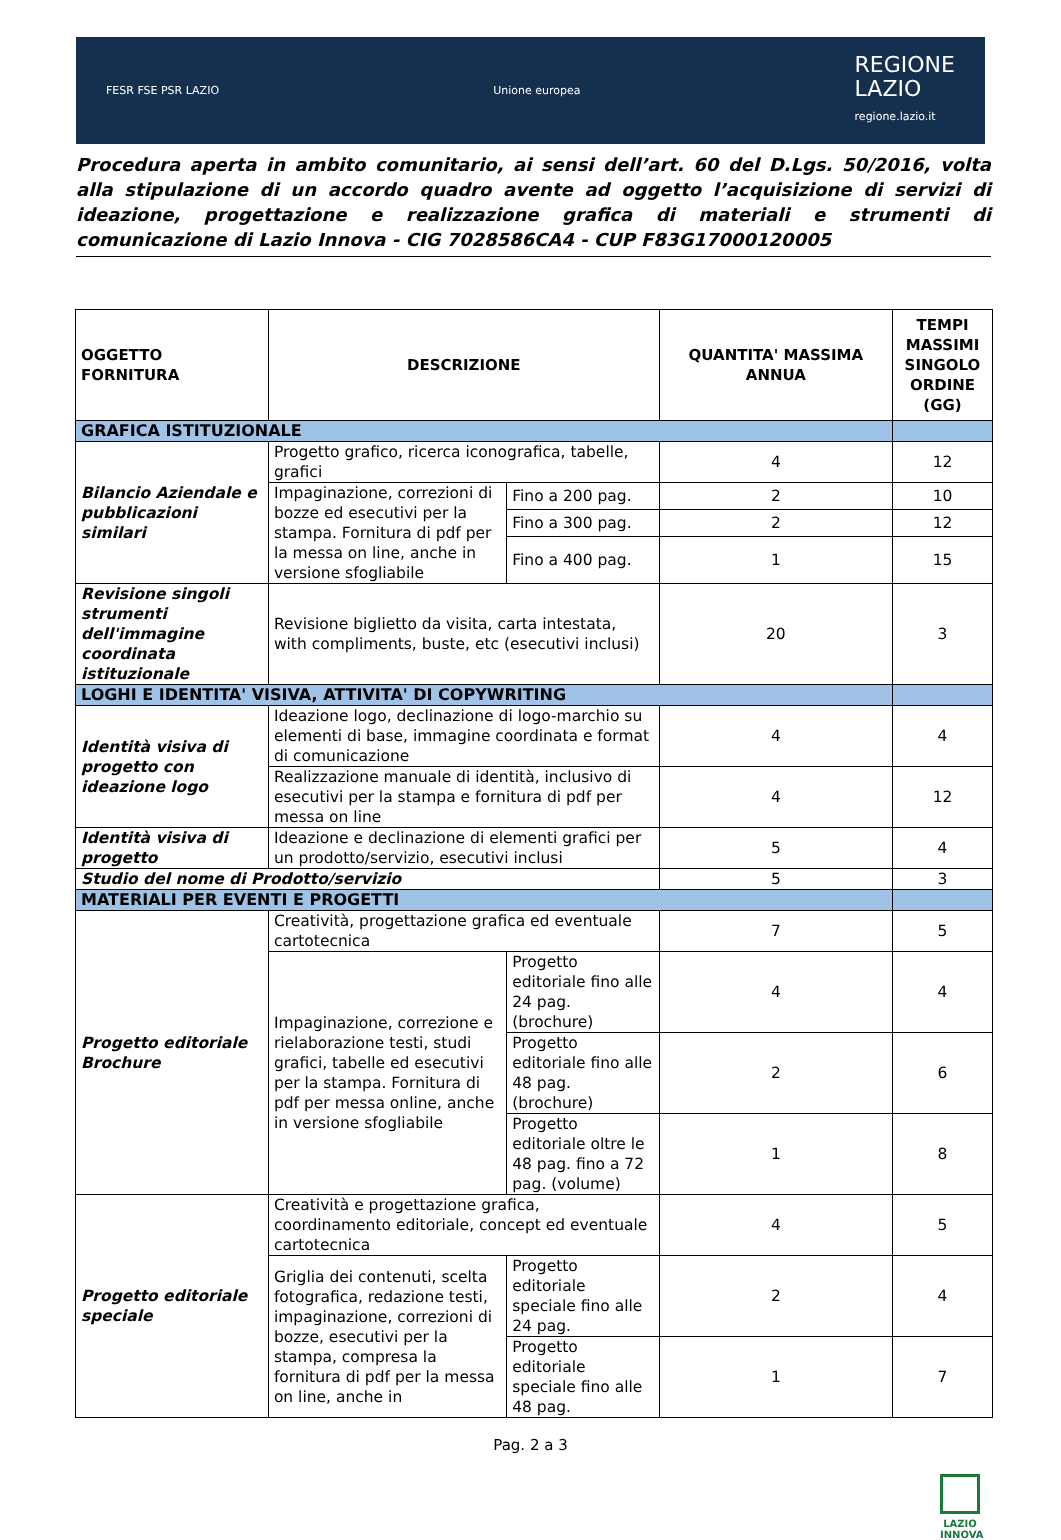FESR FSE PSR LAZIO Unione europea REGIONE
LAZIO
regione.lazio.it
Procedura aperta in ambito comunitario, ai sensi dell’art. 60 del D.Lgs. 50/2016, volta alla stipulazione di un accordo quadro avente ad oggetto l’acquisizione di servizi di ideazione, progettazione e realizzazione grafica di materiali e strumenti di comunicazione di Lazio Innova - CIG 7028586CA4 - CUP F83G17000120005
| OGGETTO FORNITURA | DESCRIZIONE | | QUANTITA' MASSIMA ANNUA | TEMPI MASSIMI SINGOLO ORDINE (GG) |
| --- | --- | --- | --- | --- |
| GRAFICA ISTITUZIONALE | | | | |
| Bilancio Aziendale e pubblicazioni similari | Progetto grafico, ricerca iconografica, tabelle, grafici | | 4 | 12 |
| | Impaginazione, correzioni di bozze ed esecutivi per la stampa. Fornitura di pdf per la messa on line, anche in versione sfogliabile | Fino a 200 pag. | 2 | 10 |
| | | Fino a 300 pag. | 2 | 12 |
| | | Fino a 400 pag. | 1 | 15 |
| Revisione singoli strumenti dell'immagine coordinata istituzionale | Revisione biglietto da visita, carta intestata, with compliments, buste, etc (esecutivi inclusi) | | 20 | 3 |
| LOGHI E IDENTITA' VISIVA, ATTIVITA' DI COPYWRITING | | | | |
| Identità visiva di progetto con ideazione logo | Ideazione logo, declinazione di logo-marchio su elementi di base, immagine coordinata e format di comunicazione | | 4 | 4 |
| | Realizzazione manuale di identità, inclusivo di esecutivi per la stampa e fornitura di pdf per messa on line | | 4 | 12 |
| Identità visiva di progetto | Ideazione e declinazione di elementi grafici per un prodotto/servizio, esecutivi inclusi | | 5 | 4 |
| Studio del nome di Prodotto/servizio | | | 5 | 3 |
| MATERIALI PER EVENTI E PROGETTI | | | | |
| Progetto editoriale Brochure | Creatività, progettazione grafica ed eventuale cartotecnica | | 7 | 5 |
| | Impaginazione, correzione e rielaborazione testi, studi grafici, tabelle ed esecutivi per la stampa. Fornitura di pdf per messa online, anche in versione sfogliabile | Progetto editoriale fino alle 24 pag. (brochure) | 4 | 4 |
| | | Progetto editoriale fino alle 48 pag. (brochure) | 2 | 6 |
| | | Progetto editoriale oltre le 48 pag. fino a 72 pag. (volume) | 1 | 8 |
| Progetto editoriale speciale | Creatività e progettazione grafica, coordinamento editoriale, concept ed eventuale cartotecnica | | 4 | 5 |
| | Griglia dei contenuti, scelta fotografica, redazione testi, impaginazione, correzioni di bozze, esecutivi per la stampa, compresa la fornitura di pdf per la messa on line, anche in | Progetto editoriale speciale fino alle 24 pag. | 2 | 4 |
| | | Progetto editoriale speciale fino alle 48 pag. | 1 | 7 |
Pag. 2 a 3
LAZIO INNOVA